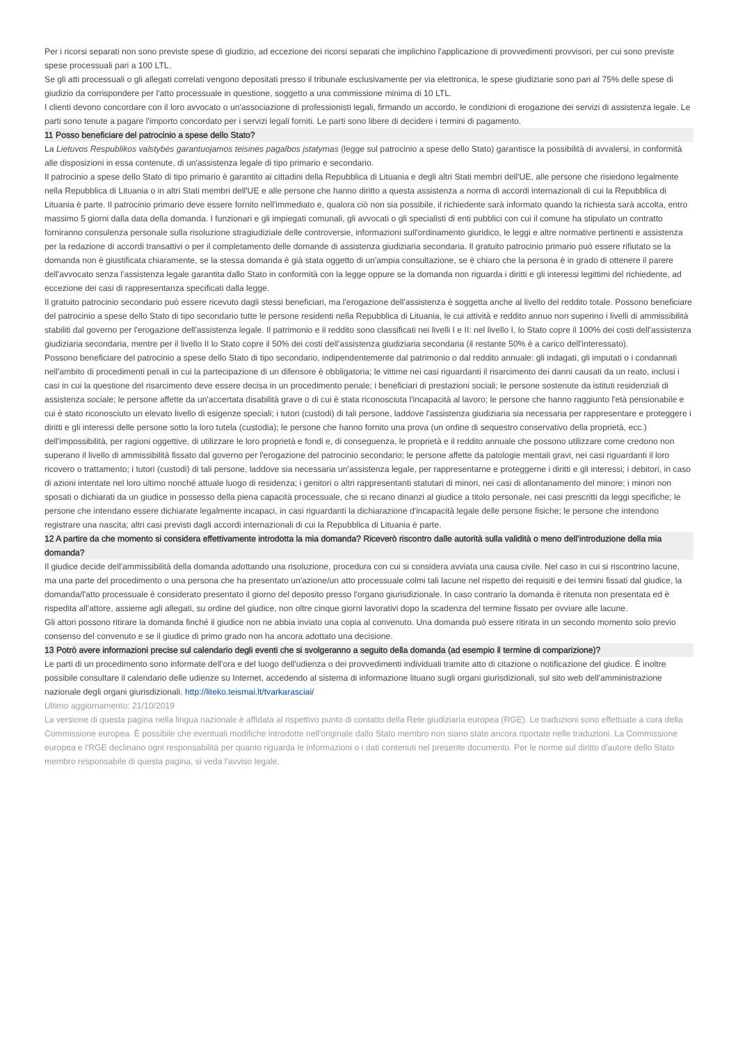Per i ricorsi separati non sono previste spese di giudizio, ad eccezione dei ricorsi separati che implichino l'applicazione di provvedimenti provvisori, per cui sono previste spese processuali pari a 100 LTL.
Se gli atti processuali o gli allegati correlati vengono depositati presso il tribunale esclusivamente per via elettronica, le spese giudiziarie sono pari al 75% delle spese di giudizio da corrispondere per l'atto processuale in questione, soggetto a una commissione minima di 10 LTL.
I clienti devono concordare con il loro avvocato o un'associazione di professionisti legali, firmando un accordo, le condizioni di erogazione dei servizi di assistenza legale. Le parti sono tenute a pagare l'importo concordato per i servizi legali forniti. Le parti sono libere di decidere i termini di pagamento.
11 Posso beneficiare del patrocinio a spese dello Stato?
La Lietuvos Respublikos valstybės garantuojamos teisinės pagalbos įstatymas (legge sul patrocinio a spese dello Stato) garantisce la possibilità di avvalersi, in conformità alle disposizioni in essa contenute, di un'assistenza legale di tipo primario e secondario.
Il patrocinio a spese dello Stato di tipo primario è garantito ai cittadini della Repubblica di Lituania e degli altri Stati membri dell'UE, alle persone che risiedono legalmente nella Repubblica di Lituania o in altri Stati membri dell'UE e alle persone che hanno diritto a questa assistenza a norma di accordi internazionali di cui la Repubblica di Lituania è parte. Il patrocinio primario deve essere fornito nell'immediato e, qualora ciò non sia possibile, il richiedente sarà informato quando la richiesta sarà accolta, entro massimo 5 giorni dalla data della domanda. I funzionari e gli impiegati comunali, gli avvocati o gli specialisti di enti pubblici con cui il comune ha stipulato un contratto forniranno consulenza personale sulla risoluzione stragiudiziale delle controversie, informazioni sull'ordinamento giuridico, le leggi e altre normative pertinenti e assistenza per la redazione di accordi transattivi o per il completamento delle domande di assistenza giudiziaria secondaria. Il gratuito patrocinio primario può essere rifiutato se la domanda non è giustificata chiaramente, se la stessa domanda è già stata oggetto di un'ampia consultazione, se è chiaro che la persona è in grado di ottenere il parere dell'avvocato senza l'assistenza legale garantita dallo Stato in conformità con la legge oppure se la domanda non riguarda i diritti e gli interessi legittimi del richiedente, ad eccezione dei casi di rappresentanza specificati dalla legge.
Il gratuito patrocinio secondario può essere ricevuto dagli stessi beneficiari, ma l'erogazione dell'assistenza è soggetta anche al livello del reddito totale. Possono beneficiare del patrocinio a spese dello Stato di tipo secondario tutte le persone residenti nella Repubblica di Lituania, le cui attività e reddito annuo non superino i livelli di ammissibilità stabiliti dal governo per l'erogazione dell'assistenza legale. Il patrimonio e il reddito sono classificati nei livelli I e II: nel livello I, lo Stato copre il 100% dei costi dell'assistenza giudiziaria secondaria, mentre per il livello II lo Stato copre il 50% dei costi dell'assistenza giudiziaria secondaria (il restante 50% è a carico dell'interessato).
Possono beneficiare del patrocinio a spese dello Stato di tipo secondario, indipendentemente dal patrimonio o dal reddito annuale: gli indagati, gli imputati o i condannati nell'ambito di procedimenti penali in cui la partecipazione di un difensore è obbligatoria; le vittime nei casi riguardanti il risarcimento dei danni causati da un reato, inclusi i casi in cui la questione del risarcimento deve essere decisa in un procedimento penale; i beneficiari di prestazioni sociali; le persone sostenute da istituti residenziali di assistenza sociale; le persone affette da un'accertata disabilità grave o di cui è stata riconosciuta l'incapacità al lavoro; le persone che hanno raggiunto l'età pensionabile e cui è stato riconosciuto un elevato livello di esigenze speciali; i tutori (custodi) di tali persone, laddove l'assistenza giudiziaria sia necessaria per rappresentare e proteggere i diritti e gli interessi delle persone sotto la loro tutela (custodia); le persone che hanno fornito una prova (un ordine di sequestro conservativo della proprietà, ecc.) dell'impossibilità, per ragioni oggettive, di utilizzare le loro proprietà e fondi e, di conseguenza, le proprietà e il reddito annuale che possono utilizzare come credono non superano il livello di ammissibilità fissato dal governo per l'erogazione del patrocinio secondario; le persone affette da patologie mentali gravi, nei casi riguardanti il loro ricovero o trattamento; i tutori (custodi) di tali persone, laddove sia necessaria un'assistenza legale, per rappresentarne e proteggerne i diritti e gli interessi; i debitori, in caso di azioni intentate nel loro ultimo nonché attuale luogo di residenza; i genitori o altri rappresentanti statutari di minori, nei casi di allontanamento del minore; i minori non sposati o dichiarati da un giudice in possesso della piena capacità processuale, che si recano dinanzi al giudice a titolo personale, nei casi prescritti da leggi specifiche; le persone che intendano essere dichiarate legalmente incapaci, in casi riguardanti la dichiarazione d'incapacità legale delle persone fisiche; le persone che intendono registrare una nascita; altri casi previsti dagli accordi internazionali di cui la Repubblica di Lituania è parte.
12 A partire da che momento si considera effettivamente introdotta la mia domanda? Riceverò riscontro dalle autorità sulla validità o meno dell’introduzione della mia domanda?
Il giudice decide dell'ammissibilità della domanda adottando una risoluzione, procedura con cui si considera avviata una causa civile. Nel caso in cui si riscontrino lacune, ma una parte del procedimento o una persona che ha presentato un'azione/un atto processuale colmi tali lacune nel rispetto dei requisiti e dei termini fissati dal giudice, la domanda/l'atto processuale è considerato presentato il giorno del deposito presso l'organo giurisdizionale. In caso contrario la domanda è ritenuta non presentata ed è rispedita all'attore, assieme agli allegati, su ordine del giudice, non oltre cinque giorni lavorativi dopo la scadenza del termine fissato per ovviare alle lacune.
Gli attori possono ritirare la domanda finché il giudice non ne abbia inviato una copia al convenuto. Una domanda può essere ritirata in un secondo momento solo previo consenso del convenuto e se il giudice di primo grado non ha ancora adottato una decisione.
13 Potrò avere informazioni precise sul calendario degli eventi che si svolgeranno a seguito della domanda (ad esempio il termine di comparizione)?
Le parti di un procedimento sono informate dell'ora e del luogo dell'udienza o dei provvedimenti individuali tramite atto di citazione o notificazione del giudice. È inoltre possibile consultare il calendario delle udienze su Internet, accedendo al sistema di informazione lituano sugli organi giurisdizionali, sul sito web dell'amministrazione nazionale degli organi giurisdizionali. http://liteko.teismai.lt/tvarkarasciai/
Ultimo aggiornamento: 21/10/2019
La versione di questa pagina nella lingua nazionale è affidata al rispettivo punto di contatto della Rete giudiziaria europea (RGE). Le traduzioni sono effettuate a cura della Commissione europea. È possibile che eventuali modifiche introdotte nell'originale dallo Stato membro non siano state ancora riportate nelle traduzioni. La Commissione europea e l'RGE declinano ogni responsabilità per quanto riguarda le informazioni o i dati contenuti nel presente documento. Per le norme sul diritto d'autore dello Stato membro responsabile di questa pagina, si veda l'avviso legale.